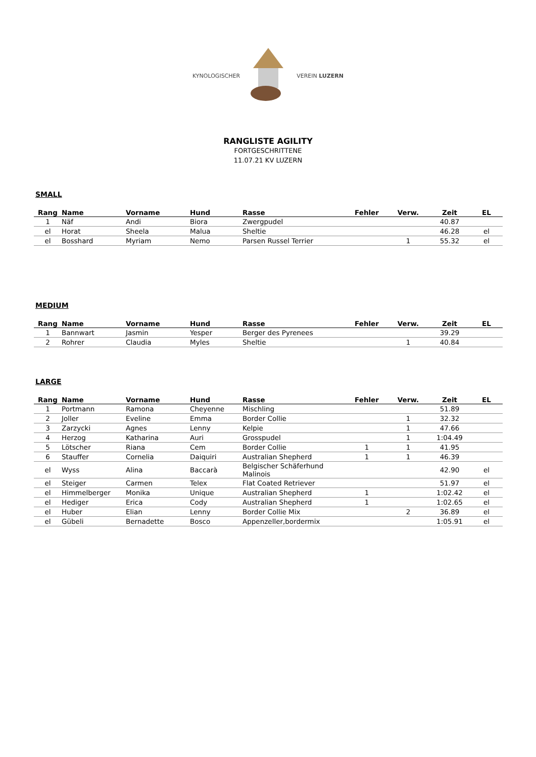KYNOLOGISCHER VEREIN LUZERN
RANGLISTE AGILITY
FORTGESCHRITTENE
11.07.21 KV LUZERN
SMALL
| Rang | Name | Vorname | Hund | Rasse | Fehler | Verw. | Zeit | EL |
| --- | --- | --- | --- | --- | --- | --- | --- | --- |
| 1 | Näf | Andi | Biora | Zwergpudel | | | 40.87 | |
| el | Horat | Sheela | Malua | Sheltie | | | 46.28 | el |
| el | Bosshard | Myriam | Nemo | Parsen Russel Terrier | | 1 | 55.32 | el |
MEDIUM
| Rang | Name | Vorname | Hund | Rasse | Fehler | Verw. | Zeit | EL |
| --- | --- | --- | --- | --- | --- | --- | --- | --- |
| 1 | Bannwart | Jasmin | Yesper | Berger des Pyrenees | | | 39.29 | |
| 2 | Rohrer | Claudia | Myles | Sheltie | | 1 | 40.84 | |
LARGE
| Rang | Name | Vorname | Hund | Rasse | Fehler | Verw. | Zeit | EL |
| --- | --- | --- | --- | --- | --- | --- | --- | --- |
| 1 | Portmann | Ramona | Cheyenne | Mischling | | | 51.89 | |
| 2 | Joller | Eveline | Emma | Border Collie | | 1 | 32.32 | |
| 3 | Zarzycki | Agnes | Lenny | Kelpie | | 1 | 47.66 | |
| 4 | Herzog | Katharina | Auri | Grosspudel | | 1 | 1:04.49 | |
| 5 | Lötscher | Riana | Cem | Border Collie | 1 | 1 | 41.95 | |
| 6 | Stauffer | Cornelia | Daiquiri | Australian Shepherd | 1 | 1 | 46.39 | |
| el | Wyss | Alina | Baccarà | Belgischer Schäferhund Malinois | | | 42.90 | el |
| el | Steiger | Carmen | Telex | Flat Coated Retriever | | | 51.97 | el |
| el | Himmelberger | Monika | Unique | Australian Shepherd | 1 | | 1:02.42 | el |
| el | Hediger | Erica | Cody | Australian Shepherd | 1 | | 1:02.65 | el |
| el | Huber | Elian | Lenny | Border Collie Mix | | 2 | 36.89 | el |
| el | Gübeli | Bernadette | Bosco | Appenzeller,bordermix | | | 1:05.91 | el |